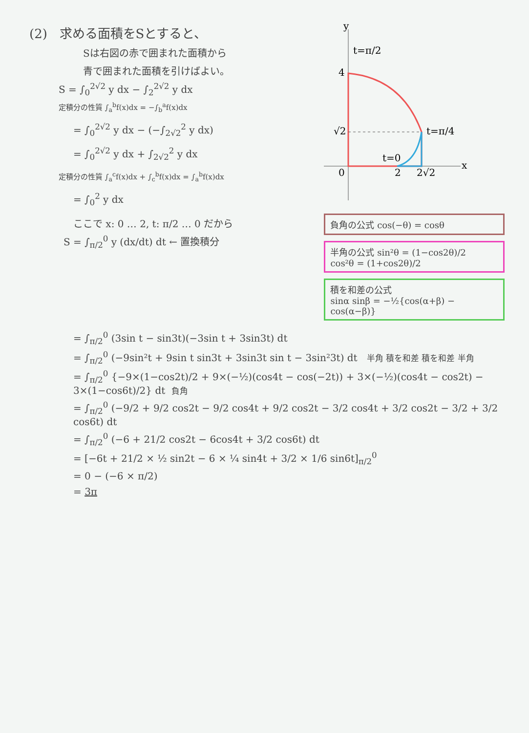(2) 求める面積をSとすると、
Sは右図の赤で囲まれた面積から
青で囲まれた面積を引けばよい。
S = ∫<sub>0</sub><sup>2√2</sup> y dx − ∫<sub>2</sub><sup>2√2</sup> y dx
定積分の性質 ∫<sub>a</sub><sup>b</sup>f(x)dx = −∫<sub>b</sub><sup>a</sup>f(x)dx
= ∫<sub>0</sub><sup>2√2</sup> y dx − (−∫<sub>2√2</sub><sup>2</sup> y dx)
= ∫<sub>0</sub><sup>2√2</sup> y dx + ∫<sub>2√2</sub><sup>2</sup> y dx
定積分の性質 ∫<sub>a</sub><sup>c</sup>f(x)dx + ∫<sub>c</sub><sup>b</sup>f(x)dx = ∫<sub>a</sub><sup>b</sup>f(x)dx
= ∫<sub>0</sub><sup>2</sup> y dx
ここで x: 0 … 2, t: π/2 … 0 だから
S = ∫<sub>π/2</sub><sup>0</sup> y (dx/dt) dt ← 置換積分
y
x
4
√2
0
2
2√2
t=π/2
t=π/4
t=0
負角の公式 cos(−θ) = cosθ
半角の公式 sin²θ = (1−cos2θ)/2
cos²θ = (1+cos2θ)/2
積を和差の公式
sinα sinβ = −½{cos(α+β) − cos(α−β)}
= ∫<sub>π/2</sub><sup>0</sup> (3sin t − sin3t)(−3sin t + 3sin3t) dt
= ∫<sub>π/2</sub><sup>0</sup> (−9sin²t + 9sin t sin3t + 3sin3t sin t − 3sin²3t) dt 半角 積を和差 積を和差 半角
= ∫<sub>π/2</sub><sup>0</sup> {−9×(1−cos2t)/2 + 9×(−½)(cos4t − cos(−2t)) + 3×(−½)(cos4t − cos2t) − 3×(1−cos6t)/2} dt 負角
= ∫<sub>π/2</sub><sup>0</sup> (−9/2 + 9/2 cos2t − 9/2 cos4t + 9/2 cos2t − 3/2 cos4t + 3/2 cos2t − 3/2 + 3/2 cos6t) dt
= ∫<sub>π/2</sub><sup>0</sup> (−6 + 21/2 cos2t − 6cos4t + 3/2 cos6t) dt
= [−6t + 21/2 × ½ sin2t − 6 × ¼ sin4t + 3/2 × 1/6 sin6t]<sub>π/2</sub><sup>0</sup>
= 0 − (−6 × π/2)
= 3π